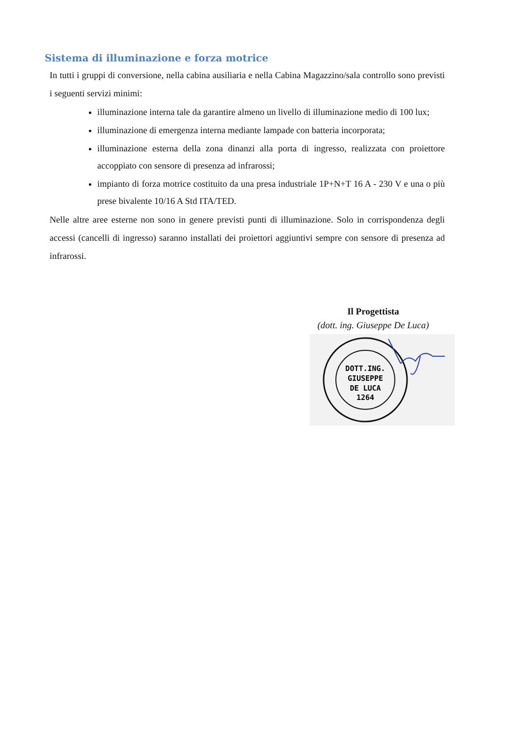Sistema di illuminazione e forza motrice
In tutti i gruppi di conversione, nella cabina ausiliaria e nella Cabina Magazzino/sala controllo sono previsti i seguenti servizi minimi:
illuminazione interna tale da garantire almeno un livello di illuminazione medio di 100 lux;
illuminazione di emergenza interna mediante lampade con batteria incorporata;
illuminazione esterna della zona dinanzi alla porta di ingresso, realizzata con proiettore accoppiato con sensore di presenza ad infrarossi;
impianto di forza motrice costituito da una presa industriale 1P+N+T 16 A - 230 V e una o più prese bivalente 10/16 A Std ITA/TED.
Nelle altre aree esterne non sono in genere previsti punti di illuminazione. Solo in corrispondenza degli accessi (cancelli di ingresso) saranno installati dei proiettori aggiuntivi sempre con sensore di presenza ad infrarossi.
Il Progettista
(dott. ing. Giuseppe De Luca)
DOTT.ING.
GIUSEPPE
DE LUCA
1264